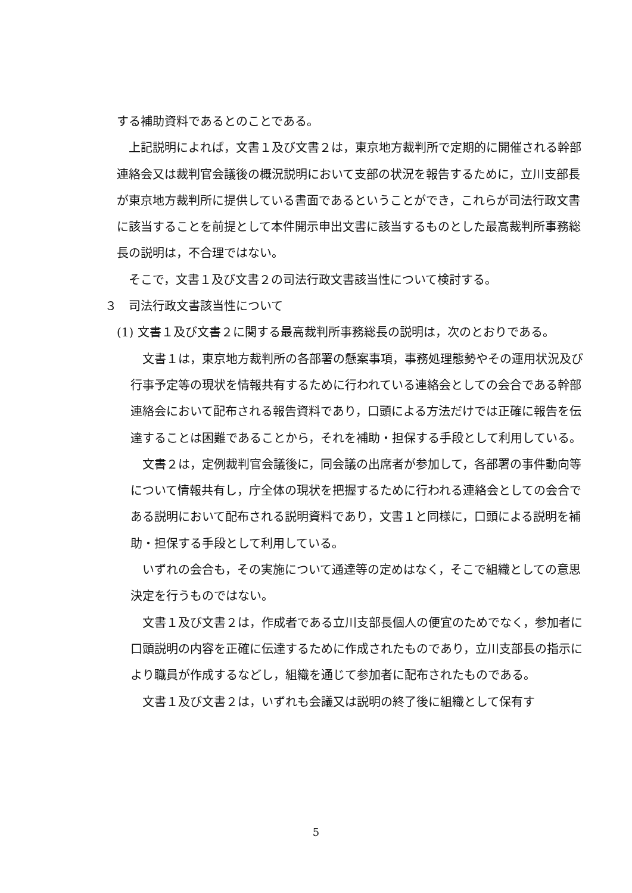する補助資料であるとのことである。
上記説明によれば，文書１及び文書２は，東京地方裁判所で定期的に開催される幹部連絡会又は裁判官会議後の概況説明において支部の状況を報告するために，立川支部長が東京地方裁判所に提供している書面であるということができ，これらが司法行政文書に該当することを前提として本件開示申出文書に該当するものとした最高裁判所事務総長の説明は，不合理ではない。
そこで，文書１及び文書２の司法行政文書該当性について検討する。
３　司法行政文書該当性について
(1) 文書１及び文書２に関する最高裁判所事務総長の説明は，次のとおりである。
文書１は，東京地方裁判所の各部署の懸案事項，事務処理態勢やその運用状況及び行事予定等の現状を情報共有するために行われている連絡会としての会合である幹部連絡会において配布される報告資料であり，口頭による方法だけでは正確に報告を伝達することは困難であることから，それを補助・担保する手段として利用している。
文書２は，定例裁判官会議後に，同会議の出席者が参加して，各部署の事件動向等について情報共有し，庁全体の現状を把握するために行われる連絡会としての会合である説明において配布される説明資料であり，文書１と同様に，口頭による説明を補助・担保する手段として利用している。
いずれの会合も，その実施について通達等の定めはなく，そこで組織としての意思決定を行うものではない。
文書１及び文書２は，作成者である立川支部長個人の便宜のためでなく，参加者に口頭説明の内容を正確に伝達するために作成されたものであり，立川支部長の指示により職員が作成するなどし，組織を通じて参加者に配布されたものである。
文書１及び文書２は，いずれも会議又は説明の終了後に組織として保有す
5